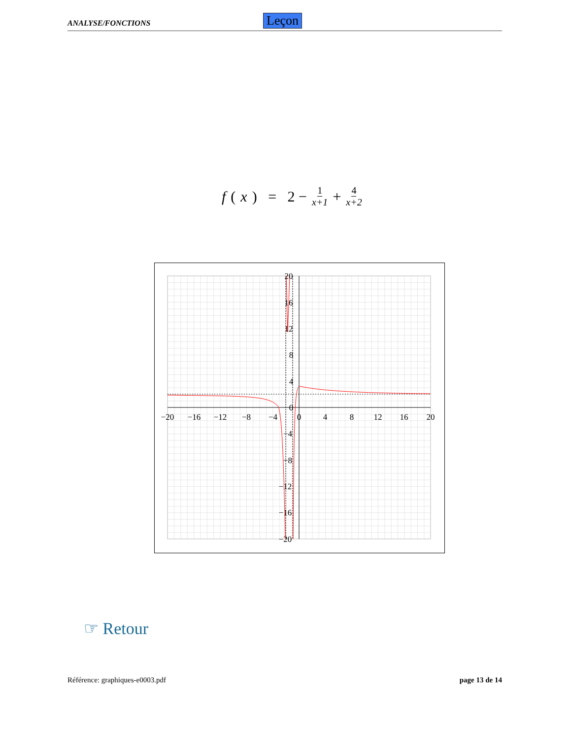ANALYSE/FONCTIONS Leçon
f (x) = 2 − 1 x+1 + 4 x+2
−20
−16
−12
−8
−4
0
4
8
12
16
20
20
16
12
8
4
0
−4
−8
−12
−16
−20
☞ Retour
Référence: graphiques-e0003.pdf
page 13 de 14